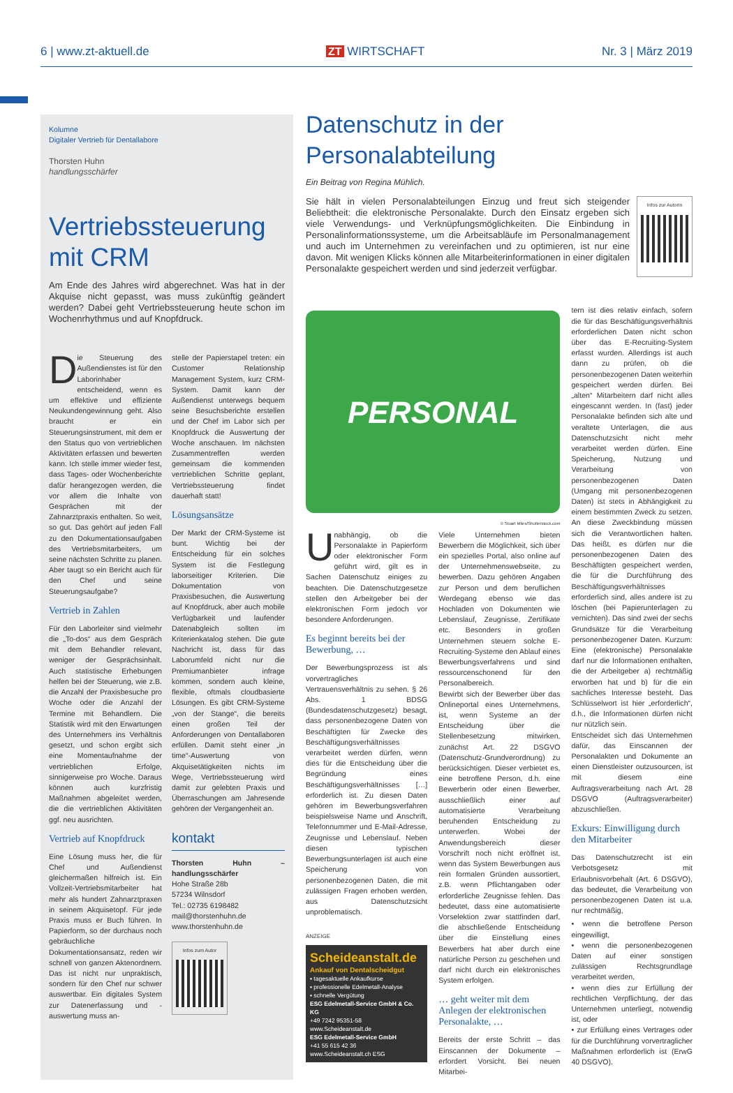6 | www.zt-aktuell.de ZT WIRTSCHAFT Nr. 3 | März 2019
Kolumne
Digitaler Vertrieb für Dentallabore
Thorsten Huhn
handlungsschärfer
Vertriebssteuerung mit CRM
Am Ende des Jahres wird abgerechnet. Was hat in der Akquise nicht gepasst, was muss zukünftig geändert werden? Dabei geht Vertriebssteuerung heute schon im Wochenrhythmus und auf Knopfdruck.
Die Steuerung des Außendienstes ist für den Laborinhaber entscheidend, wenn es um effektive und effiziente Neukundengewinnung geht. Also braucht er ein Steuerungsinstrument, mit dem er den Status quo von vertrieblichen Aktivitäten erfassen und bewerten kann. Ich stelle immer wieder fest, dass Tages- oder Wochenberichte dafür herangezogen werden, die vor allem die Inhalte von Gesprächen mit der Zahnarztpraxis enthalten. So weit, so gut. Das gehört auf jeden Fall zu den Dokumentationsaufgaben des Vertriebsmitarbeiters, um seine nächsten Schritte zu planen. Aber taugt so ein Bericht auch für den Chef und seine Steuerungsaufgabe?
Vertrieb in Zahlen
Für den Laborleiter sind vielmehr die „To-dos“ aus dem Gespräch mit dem Behandler relevant, weniger der Gesprächsinhalt. Auch statistische Erhebungen helfen bei der Steuerung, wie z.B. die Anzahl der Praxisbesuche pro Woche oder die Anzahl der Termine mit Behandlern. Die Statistik wird mit den Erwartungen des Unternehmers ins Verhältnis gesetzt, und schon ergibt sich eine Momentaufnahme der vertrieblichen Erfolge, sinnigerweise pro Woche. Daraus können auch kurzfristig Maßnahmen abgeleitet werden, die die vertrieblichen Aktivitäten ggf. neu ausrichten.
Vertrieb auf Knopfdruck
Eine Lösung muss her, die für Chef und Außendienst gleichermaßen hilfreich ist. Ein Vollzeit-Vertriebsmitarbeiter hat mehr als hundert Zahnarztpraxen in seinem Akquisetopf. Für jede Praxis muss er Buch führen. In Papierform, so der durchaus noch gebräuchliche Dokumentationsansatz, reden wir schnell von ganzen Aktenordnern. Das ist nicht nur unpraktisch, sondern für den Chef nur schwer auswertbar. Ein digitales System zur Datenerfassung und -auswertung muss an-
stelle der Papierstapel treten: ein Customer Relationship Management System, kurz CRM- System. Damit kann der Außendienst unterwegs bequem seine Besuchsberichte erstellen und der Chef im Labor sich per Knopfdruck die Auswertung der Woche anschauen. Im nächsten Zusammentreffen werden gemeinsam die kommenden vertrieblichen Schritte geplant, Vertriebssteuerung findet dauerhaft statt!
Lösungsansätze
Der Markt der CRM-Systeme ist bunt. Wichtig bei der Entscheidung für ein solches System ist die Festlegung laborseitiger Kriterien. Die Dokumentation von Praxisbesuchen, die Auswertung auf Knopfdruck, aber auch mobile Verfügbarkeit und laufender Datenabgleich sollten im Kriterienkatalog stehen. Die gute Nachricht ist, dass für das Laborumfeld nicht nur die Premiumanbieter infrage kommen, sondern auch kleine, flexible, oftmals cloudbasierte Lösungen. Es gibt CRM-Systeme „von der Stange“, die bereits einen großen Teil der Anforderungen von Dentallaboren erfüllen. Damit steht einer „in time“-Auswertung von Akquisetätigkeiten nichts im Wege, Vertriebssteuerung wird damit zur gelebten Praxis und Überraschungen am Jahresende gehören der Vergangenheit an.
kontakt
Thorsten Huhn – handlungsschärfer
Hohe Straße 28b
57234 Wilnsdorf
Tel.: 02735 6198482
mail@thorstenhuhn.de
www.thorstenhuhn.de
Infos zum Autor
Datenschutz in der Personalabteilung
Ein Beitrag von Regina Mühlich.
Sie hält in vielen Personalabteilungen Einzug und freut sich steigender Beliebtheit: die elektronische Personalakte. Durch den Einsatz ergeben sich viele Verwendungs- und Verknüpfungsmöglichkeiten. Die Einbindung in Personalinformationssysteme, um die Arbeitsabläufe im Personalmanagement und auch im Unternehmen zu vereinfachen und zu optimieren, ist nur eine davon. Mit wenigen Klicks können alle Mitarbeiterinformationen in einer digitalen Personalakte gespeichert werden und sind jederzeit verfügbar.
Infos zur Autorin
PERSONAL
© Stuart Miles/Shutterstock.com
Unabhängig, ob die Personalakte in Papierform oder elektronischer Form geführt wird, gilt es in Sachen Datenschutz einiges zu beachten. Die Datenschutzgesetze stellen den Arbeitgeber bei der elektronischen Form jedoch vor besondere Anforderungen.
Es beginnt bereits bei der Bewerbung, …
Der Bewerbungsprozess ist als vorvertragliches Vertrauensverhältnis zu sehen. § 26 Abs. 1 BDSG (Bundesdatenschutzgesetz) besagt, dass personenbezogene Daten von Beschäftigten für Zwecke des Beschäftigungsverhältnisses verarbeitet werden dürfen, wenn dies für die Entscheidung über die Begründung eines Beschäftigungsverhältnisses […] erforderlich ist. Zu diesen Daten gehören im Bewerbungsverfahren beispielsweise Name und Anschrift, Telefonnummer und E-Mail-Adresse, Zeugnisse und Lebenslauf. Neben diesen typischen Bewerbungsunterlagen ist auch eine Speicherung von personenbezogenen Daten, die mit zulässigen Fragen erhoben werden, aus Datenschutzsicht unproblematisch.
ANZEIGE
Scheideanstalt.de
Ankauf von Dentalscheidgut
▪ tagesaktuelle Ankaufkurse
▪ professionelle Edelmetall-Analyse
▪ schnelle Vergütung
ESG Edelmetall-Service GmbH & Co. KG
+49 7242 95351-58
www.Scheideanstalt.de
ESG Edelmetall-Service GmbH
+41 55 615 42 36
www.Scheideanstalt.ch ESG
Viele Unternehmen bieten Bewerbern die Möglichkeit, sich über ein spezielles Portal, also online auf der Unternehmenswebseite, zu bewerben. Dazu gehören Angaben zur Person und dem beruflichen Werdegang ebenso wie das Hochladen von Dokumenten wie Lebenslauf, Zeugnisse, Zertifikate etc. Besonders in großen Unternehmen steuern solche E-Recruiting-Systeme den Ablauf eines Bewerbungsverfahrens und sind ressourcenschonend für den Personalbereich.
Bewirbt sich der Bewerber über das Onlineportal eines Unternehmens, ist, wenn Systeme an der Entscheidung über die Stellenbesetzung mitwirken, zunächst Art. 22 DSGVO (Datenschutz-Grundverordnung) zu berücksichtigen. Dieser verbietet es, eine betroffene Person, d.h. eine Bewerberin oder einen Bewerber, ausschließlich einer auf automatisierte Verarbeitung beruhenden Entscheidung zu unterwerfen. Wobei der Anwendungsbereich dieser Vorschrift noch nicht eröffnet ist, wenn das System Bewerbungen aus rein formalen Gründen aussortiert, z.B. wenn Pflichtangaben oder erforderliche Zeugnisse fehlen. Das bedeutet, dass eine automatisierte Vorselektion zwar stattfinden darf, die abschließende Entscheidung über die Einstellung eines Bewerbers hat aber durch eine natürliche Person zu geschehen und darf nicht durch ein elektronisches System erfolgen.
… geht weiter mit dem Anlegen der elektronischen Personalakte, …
Bereits der erste Schritt – das Einscannen der Dokumente – erfordert Vorsicht. Bei neuen Mitarbei-
tern ist dies relativ einfach, sofern die für das Beschäftigungsverhältnis erforderlichen Daten nicht schon über das E-Recruiting-System erfasst wurden. Allerdings ist auch dann zu prüfen, ob die personenbezogenen Daten weiterhin gespeichert werden dürfen. Bei „alten“ Mitarbeitern darf nicht alles eingescannt werden. In (fast) jeder Personalakte befinden sich alte und veraltete Unterlagen, die aus Datenschutzsicht nicht mehr verarbeitet werden dürfen. Eine Speicherung, Nutzung und Verarbeitung von personenbezogenen Daten (Umgang mit personenbezogenen Daten) ist stets in Abhängigkeit zu einem bestimmten Zweck zu setzen. An diese Zweckbindung müssen sich die Verantwortlichen halten. Das heißt, es dürfen nur die personenbezogenen Daten des Beschäftigten gespeichert werden, die für die Durchführung des Beschäftigungsverhältnisses erforderlich sind, alles andere ist zu löschen (bei Papierunterlagen zu vernichten). Das sind zwei der sechs Grundsätze für die Verarbeitung personenbezogener Daten. Kurzum: Eine (elektronische) Personalakte darf nur die Informationen enthalten, die der Arbeitgeber a) rechtmäßig erworben hat und b) für die ein sachliches Interesse besteht. Das Schlüsselwort ist hier „erforderlich“, d.h., die Informationen dürfen nicht nur nützlich sein.
Entscheidet sich das Unternehmen dafür, das Einscannen der Personalakten und Dokumente an einen Dienstleister outzusourcen, ist mit diesem eine Auftragsverarbeitung nach Art. 28 DSGVO (Auftragsverarbeiter) abzuschließen.
Exkurs: Einwilligung durch den Mitarbeiter
Das Datenschutzrecht ist ein Verbotsgesetz mit Erlaubnisvorbehalt (Art. 6 DSGVO), das bedeutet, die Verarbeitung von personenbezogenen Daten ist u.a. nur rechtmäßig,
• wenn die betroffene Person eingewilligt,
• wenn die personenbezogenen Daten auf einer sonstigen zulässigen Rechtsgrundlage verarbeitet werden,
• wenn dies zur Erfüllung der rechtlichen Verpflichtung, der das Unternehmen unterliegt, notwendig ist, oder
• zur Erfüllung eines Vertrages oder für die Durchführung vorvertraglicher Maßnahmen erforderlich ist (ErwG 40 DSGVO).